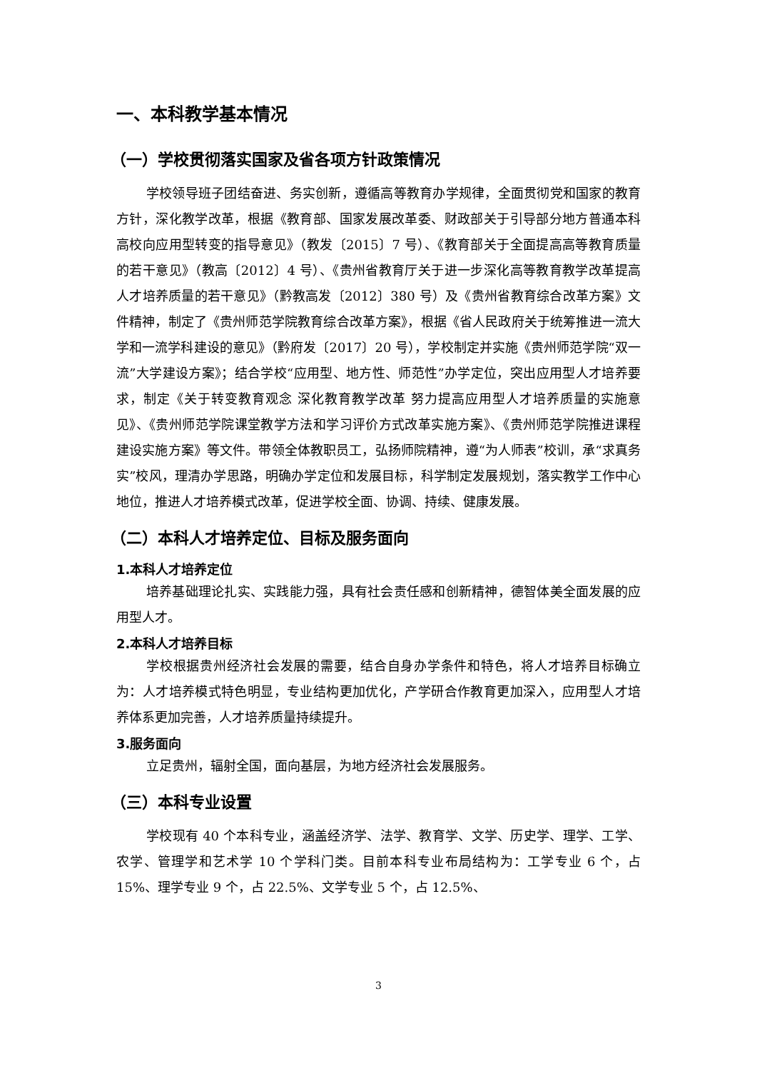一、本科教学基本情况
（一）学校贯彻落实国家及省各项方针政策情况
学校领导班子团结奋进、务实创新，遵循高等教育办学规律，全面贯彻党和国家的教育方针，深化教学改革，根据《教育部、国家发展改革委、财政部关于引导部分地方普通本科高校向应用型转变的指导意见》（教发〔2015〕7 号）、《教育部关于全面提高高等教育质量的若干意见》（教高〔2012〕4 号）、《贵州省教育厅关于进一步深化高等教育教学改革提高人才培养质量的若干意见》（黔教高发〔2012〕380 号）及《贵州省教育综合改革方案》文件精神，制定了《贵州师范学院教育综合改革方案》，根据《省人民政府关于统筹推进一流大学和一流学科建设的意见》（黔府发〔2017〕20 号），学校制定并实施《贵州师范学院“双一流”大学建设方案》；结合学校“应用型、地方性、师范性”办学定位，突出应用型人才培养要求，制定《关于转变教育观念 深化教育教学改革 努力提高应用型人才培养质量的实施意见》、《贵州师范学院课堂教学方法和学习评价方式改革实施方案》、《贵州师范学院推进课程建设实施方案》等文件。带领全体教职员工，弘扬师院精神，遵“为人师表”校训，承“求真务实”校风，理清办学思路，明确办学定位和发展目标，科学制定发展规划，落实教学工作中心地位，推进人才培养模式改革，促进学校全面、协调、持续、健康发展。
（二）本科人才培养定位、目标及服务面向
1.本科人才培养定位
培养基础理论扎实、实践能力强，具有社会责任感和创新精神，德智体美全面发展的应用型人才。
2.本科人才培养目标
学校根据贵州经济社会发展的需要，结合自身办学条件和特色，将人才培养目标确立为：人才培养模式特色明显，专业结构更加优化，产学研合作教育更加深入，应用型人才培养体系更加完善，人才培养质量持续提升。
3.服务面向
立足贵州，辐射全国，面向基层，为地方经济社会发展服务。
（三）本科专业设置
学校现有 40 个本科专业，涵盖经济学、法学、教育学、文学、历史学、理学、工学、农学、管理学和艺术学 10 个学科门类。目前本科专业布局结构为：工学专业 6 个，占 15%、理学专业 9 个，占 22.5%、文学专业 5 个，占 12.5%、
3